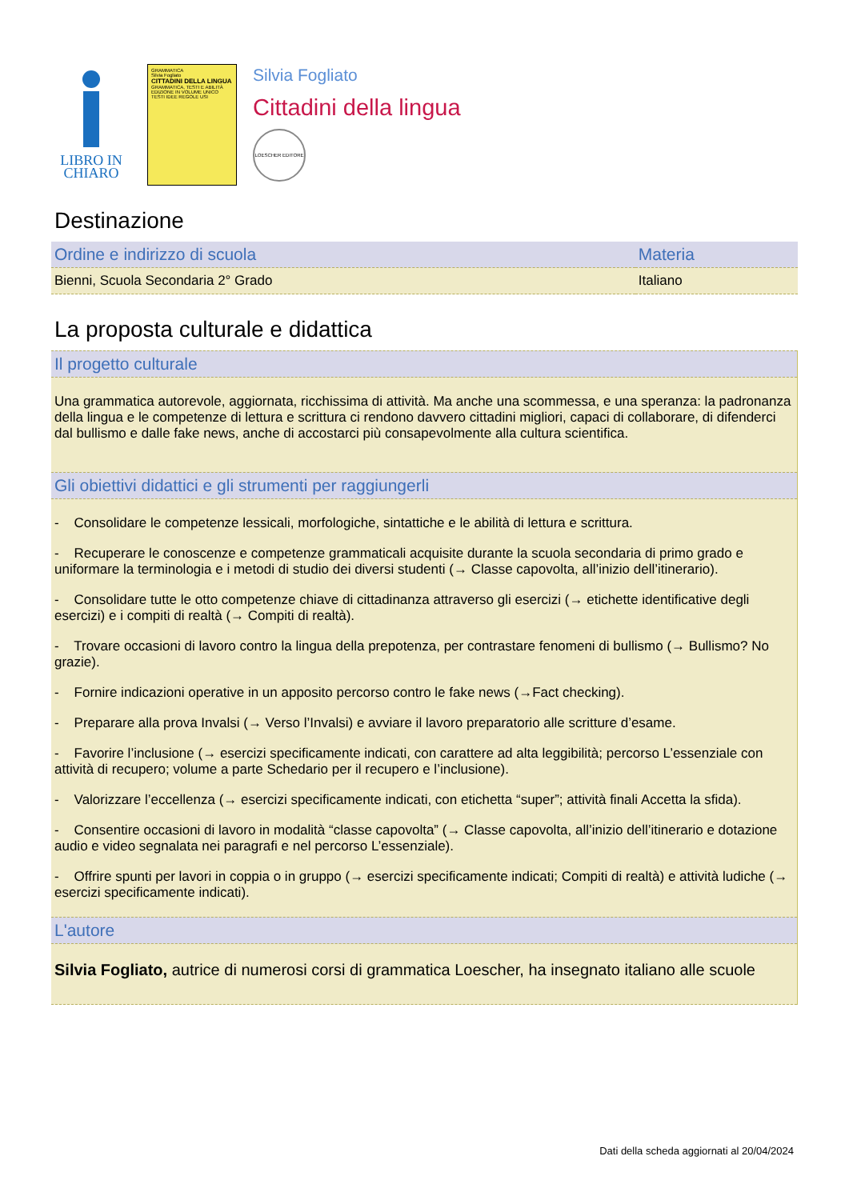LIBRO IN
CHIARO
GRAMMATICA
Silvia Fogliato
CITTADINI DELLA LINGUA
GRAMMATICA, TESTI E ABILITÀ
EDIZIONE IN VOLUME UNICO
TESTI IDEE REGOLE USI
Silvia Fogliato
Cittadini della lingua
LOESCHER EDITORE
Destinazione
| Ordine e indirizzo di scuola | Materia |
| --- | --- |
| Bienni, Scuola Secondaria 2° Grado | Italiano |
La proposta culturale e didattica
Il progetto culturale
Una grammatica autorevole, aggiornata, ricchissima di attività. Ma anche una scommessa, e una speranza: la padronanza della lingua e le competenze di lettura e scrittura ci rendono davvero cittadini migliori, capaci di collaborare, di difenderci dal bullismo e dalle fake news, anche di accostarci più consapevolmente alla cultura scientifica.
Gli obiettivi didattici e gli strumenti per raggiungerli
- Consolidare le competenze lessicali, morfologiche, sintattiche e le abilità di lettura e scrittura.
- Recuperare le conoscenze e competenze grammaticali acquisite durante la scuola secondaria di primo grado e uniformare la terminologia e i metodi di studio dei diversi studenti (→ Classe capovolta, all’inizio dell’itinerario).
- Consolidare tutte le otto competenze chiave di cittadinanza attraverso gli esercizi (→ etichette identificative degli esercizi) e i compiti di realtà (→ Compiti di realtà).
- Trovare occasioni di lavoro contro la lingua della prepotenza, per contrastare fenomeni di bullismo (→ Bullismo? No grazie).
- Fornire indicazioni operative in un apposito percorso contro le fake news (→Fact checking).
- Preparare alla prova Invalsi (→ Verso l’Invalsi) e avviare il lavoro preparatorio alle scritture d’esame.
- Favorire l’inclusione (→ esercizi specificamente indicati, con carattere ad alta leggibilità; percorso L’essenziale con attività di recupero; volume a parte Schedario per il recupero e l’inclusione).
- Valorizzare l’eccellenza (→ esercizi specificamente indicati, con etichetta “super”; attività finali Accetta la sfida).
- Consentire occasioni di lavoro in modalità “classe capovolta” (→ Classe capovolta, all’inizio dell’itinerario e dotazione audio e video segnalata nei paragrafi e nel percorso L’essenziale).
- Offrire spunti per lavori in coppia o in gruppo (→ esercizi specificamente indicati; Compiti di realtà) e attività ludiche (→ esercizi specificamente indicati).
L'autore
Silvia Fogliato, autrice di numerosi corsi di grammatica Loescher, ha insegnato italiano alle scuole
Dati della scheda aggiornati al 20/04/2024